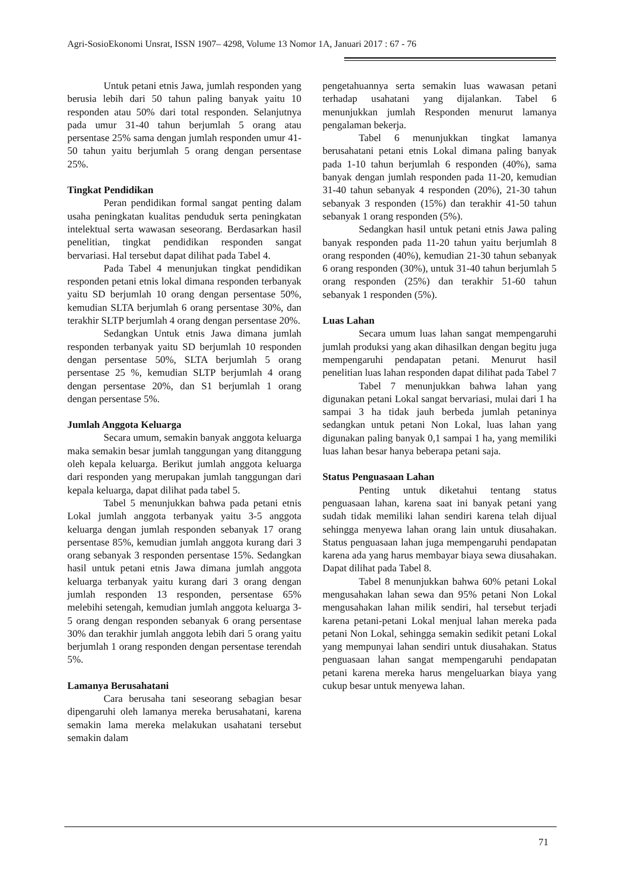Agri-SosioEkonomi Unsrat, ISSN 1907– 4298, Volume 13 Nomor 1A, Januari 2017 : 67 - 76
Untuk petani etnis Jawa, jumlah responden yang berusia lebih dari 50 tahun paling banyak yaitu 10 responden atau 50% dari total responden. Selanjutnya pada umur 31-40 tahun berjumlah 5 orang atau persentase 25% sama dengan jumlah responden umur 41-50 tahun yaitu berjumlah 5 orang dengan persentase 25%.
Tingkat Pendidikan
Peran pendidikan formal sangat penting dalam usaha peningkatan kualitas penduduk serta peningkatan intelektual serta wawasan seseorang. Berdasarkan hasil penelitian, tingkat pendidikan responden sangat bervariasi. Hal tersebut dapat dilihat pada Tabel 4.
Pada Tabel 4 menunjukan tingkat pendidikan responden petani etnis lokal dimana responden terbanyak yaitu SD berjumlah 10 orang dengan persentase 50%, kemudian SLTA berjumlah 6 orang persentase 30%, dan terakhir SLTP berjumlah 4 orang dengan persentase 20%.
Sedangkan Untuk etnis Jawa dimana jumlah responden terbanyak yaitu SD berjumlah 10 responden dengan persentase 50%, SLTA berjumlah 5 orang persentase 25 %, kemudian SLTP berjumlah 4 orang dengan persentase 20%, dan S1 berjumlah 1 orang dengan persentase 5%.
Jumlah Anggota Keluarga
Secara umum, semakin banyak anggota keluarga maka semakin besar jumlah tanggungan yang ditanggung oleh kepala keluarga. Berikut jumlah anggota keluarga dari responden yang merupakan jumlah tanggungan dari kepala keluarga, dapat dilihat pada tabel 5.
Tabel 5 menunjukkan bahwa pada petani etnis Lokal jumlah anggota terbanyak yaitu 3-5 anggota keluarga dengan jumlah responden sebanyak 17 orang persentase 85%, kemudian jumlah anggota kurang dari 3 orang sebanyak 3 responden persentase 15%. Sedangkan hasil untuk petani etnis Jawa dimana jumlah anggota keluarga terbanyak yaitu kurang dari 3 orang dengan jumlah responden 13 responden, persentase 65% melebihi setengah, kemudian jumlah anggota keluarga 3-5 orang dengan responden sebanyak 6 orang persentase 30% dan terakhir jumlah anggota lebih dari 5 orang yaitu berjumlah 1 orang responden dengan persentase terendah 5%.
Lamanya Berusahatani
Cara berusaha tani seseorang sebagian besar dipengaruhi oleh lamanya mereka berusahatani, karena semakin lama mereka melakukan usahatani tersebut semakin dalam
pengetahuannya serta semakin luas wawasan petani terhadap usahatani yang dijalankan. Tabel 6 menunjukkan jumlah Responden menurut lamanya pengalaman bekerja.
Tabel 6 menunjukkan tingkat lamanya berusahatani petani etnis Lokal dimana paling banyak pada 1-10 tahun berjumlah 6 responden (40%), sama banyak dengan jumlah responden pada 11-20, kemudian 31-40 tahun sebanyak 4 responden (20%), 21-30 tahun sebanyak 3 responden (15%) dan terakhir 41-50 tahun sebanyak 1 orang responden (5%).
Sedangkan hasil untuk petani etnis Jawa paling banyak responden pada 11-20 tahun yaitu berjumlah 8 orang responden (40%), kemudian 21-30 tahun sebanyak 6 orang responden (30%), untuk 31-40 tahun berjumlah 5 orang responden (25%) dan terakhir 51-60 tahun sebanyak 1 responden (5%).
Luas Lahan
Secara umum luas lahan sangat mempengaruhi jumlah produksi yang akan dihasilkan dengan begitu juga mempengaruhi pendapatan petani. Menurut hasil penelitian luas lahan responden dapat dilihat pada Tabel 7
Tabel 7 menunjukkan bahwa lahan yang digunakan petani Lokal sangat bervariasi, mulai dari 1 ha sampai 3 ha tidak jauh berbeda jumlah petaninya sedangkan untuk petani Non Lokal, luas lahan yang digunakan paling banyak 0,1 sampai 1 ha, yang memiliki luas lahan besar hanya beberapa petani saja.
Status Penguasaan Lahan
Penting untuk diketahui tentang status penguasaan lahan, karena saat ini banyak petani yang sudah tidak memiliki lahan sendiri karena telah dijual sehingga menyewa lahan orang lain untuk diusahakan. Status penguasaan lahan juga mempengaruhi pendapatan karena ada yang harus membayar biaya sewa diusahakan. Dapat dilihat pada Tabel 8.
Tabel 8 menunjukkan bahwa 60% petani Lokal mengusahakan lahan sewa dan 95% petani Non Lokal mengusahakan lahan milik sendiri, hal tersebut terjadi karena petani-petani Lokal menjual lahan mereka pada petani Non Lokal, sehingga semakin sedikit petani Lokal yang mempunyai lahan sendiri untuk diusahakan. Status penguasaan lahan sangat mempengaruhi pendapatan petani karena mereka harus mengeluarkan biaya yang cukup besar untuk menyewa lahan.
71